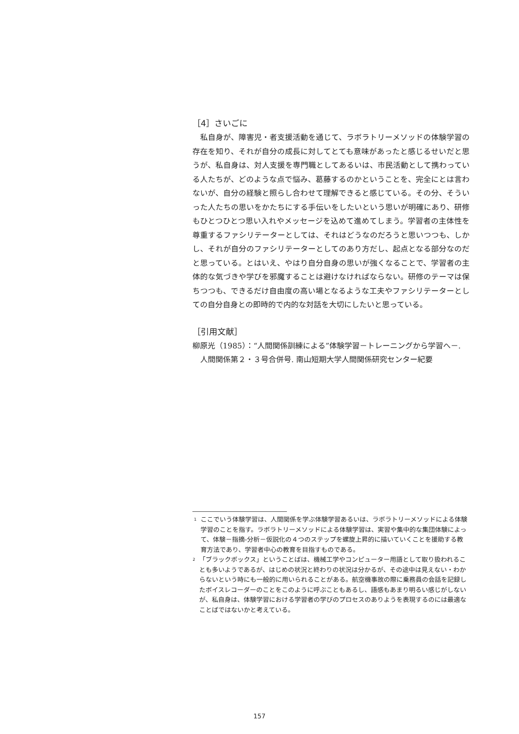［4］さいごに
　私自身が、障害児・者支援活動を通じて、ラボラトリーメソッドの体験学習の存在を知り、それが自分の成長に対してとても意味があったと感じるせいだと思うが、私自身は、対人支援を専門職としてあるいは、市民活動として携わっている人たちが、どのような点で悩み、葛藤するのかということを、完全にとは言わないが、自分の経験と照らし合わせて理解できると感じている。その分、そういった人たちの思いをかたちにする手伝いをしたいという思いが明確にあり、研修もひとつひとつ思い入れやメッセージを込めて進めてしまう。学習者の主体性を尊重するファシリテーターとしては、それはどうなのだろうと思いつつも、しかし、それが自分のファシリテーターとしてのあり方だし、起点となる部分なのだと思っている。とはいえ、やはり自分自身の思いが強くなることで、学習者の主体的な気づきや学びを邪魔することは避けなければならない。研修のテーマは保ちつつも、できるだけ自由度の高い場となるような工夫やファシリテーターとしての自分自身との即時的で内的な対話を大切にしたいと思っている。
［引用文献］
柳原光（1985）：“人間関係訓練による”体験学習－トレーニングから学習へ－.
人間関係第２・３号合併号. 南山短期大学人間関係研究センター紀要
<sup>1</sup>
ここでいう体験学習は、人間関係を学ぶ体験学習あるいは、ラボラトリーメソッドによる体験学習のことを指す。ラボラトリーメソッドによる体験学習は、実習や集中的な集団体験によって、体験－指摘-分析－仮説化の４つのステップを螺旋上昇的に描いていくことを援助する教育方法であり、学習者中心の教育を目指すものである。
<sup>2</sup>
「ブラックボックス」ということばは、機械工学やコンピューター用語として取り扱われることも多いようであるが、はじめの状況と終わりの状況は分かるが、その途中は見えない・わからないという時にも一般的に用いられることがある。航空機事故の際に乗務員の会話を記録したボイスレコーダーのことをこのように呼ぶこともあるし、語感もあまり明るい感じがしないが、私自身は、体験学習における学習者の学びのプロセスのありようを表現するのには最適なことばではないかと考えている。
157